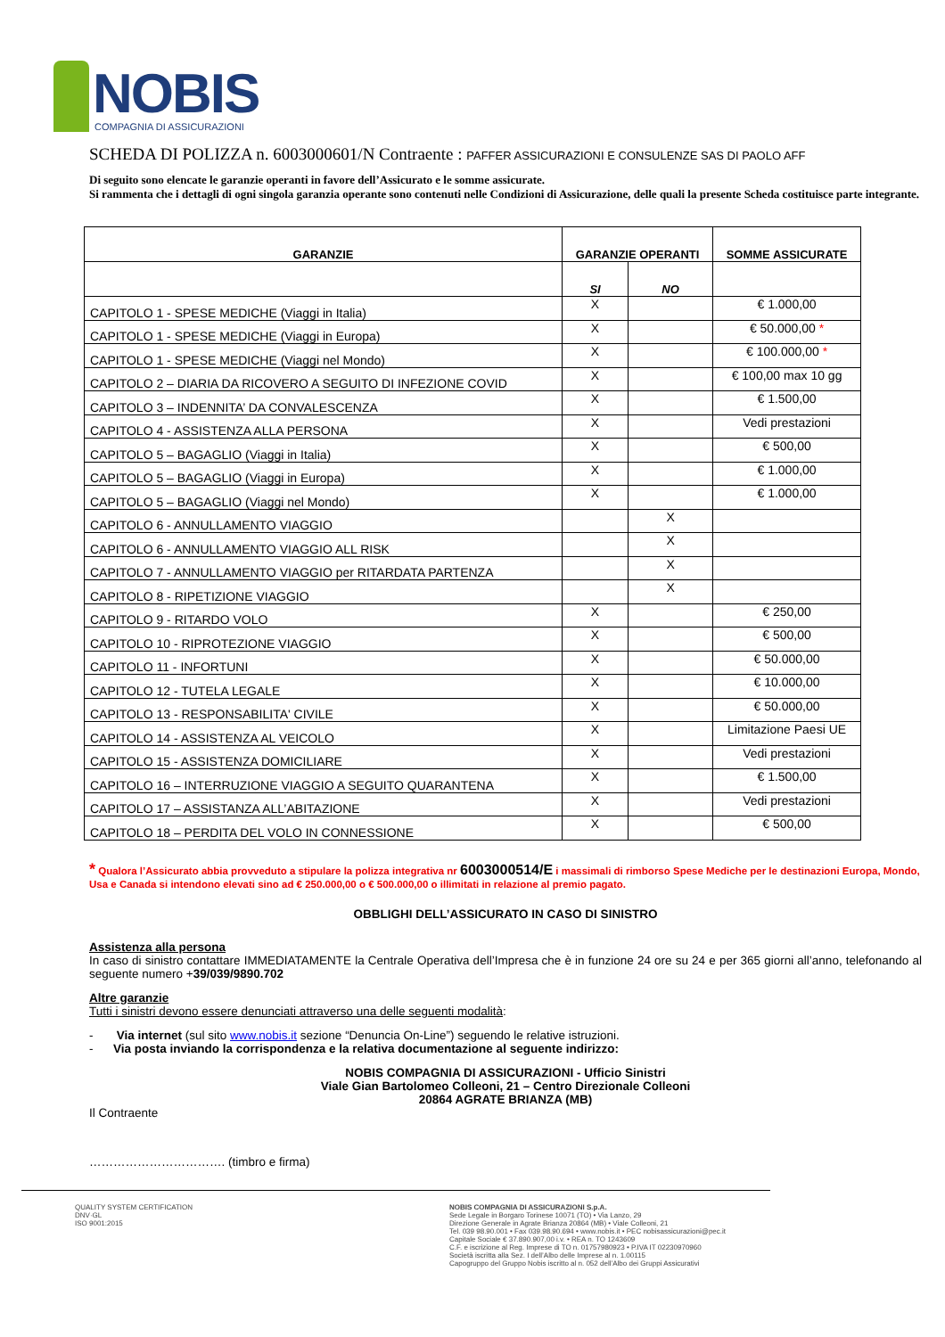NOBIS
COMPAGNIA DI ASSICURAZIONI
SCHEDA DI POLIZZA n. 6003000601/N Contraente : PAFFER ASSICURAZIONI E CONSULENZE SAS DI PAOLO AFF
Di seguito sono elencate le garanzie operanti in favore dell’Assicurato e le somme assicurate.
Si rammenta che i dettagli di ogni singola garanzia operante sono contenuti nelle Condizioni di Assicurazione, delle quali la presente Scheda costituisce parte integrante.
| GARANZIE | GARANZIE OPERANTI | | SOMME ASSICURATE |
| --- | --- | --- | --- |
| | SI | NO | |
| CAPITOLO 1 - SPESE MEDICHE (Viaggi in Italia) | X | | € 1.000,00 |
| CAPITOLO 1 - SPESE MEDICHE (Viaggi in Europa) | X | | € 50.000,00 * |
| CAPITOLO 1 - SPESE MEDICHE (Viaggi nel Mondo) | X | | € 100.000,00 * |
| CAPITOLO 2 – DIARIA DA RICOVERO A SEGUITO DI INFEZIONE COVID | X | | € 100,00 max 10 gg |
| CAPITOLO 3 – INDENNITA’ DA CONVALESCENZA | X | | € 1.500,00 |
| CAPITOLO 4 - ASSISTENZA ALLA PERSONA | X | | Vedi prestazioni |
| CAPITOLO 5 – BAGAGLIO (Viaggi in Italia) | X | | € 500,00 |
| CAPITOLO 5 – BAGAGLIO (Viaggi in Europa) | X | | € 1.000,00 |
| CAPITOLO 5 – BAGAGLIO (Viaggi nel Mondo) | X | | € 1.000,00 |
| CAPITOLO 6 - ANNULLAMENTO VIAGGIO | | X | |
| CAPITOLO 6 - ANNULLAMENTO VIAGGIO ALL RISK | | X | |
| CAPITOLO 7 - ANNULLAMENTO VIAGGIO per RITARDATA PARTENZA | | X | |
| CAPITOLO 8 - RIPETIZIONE VIAGGIO | | X | |
| CAPITOLO 9 - RITARDO VOLO | X | | € 250,00 |
| CAPITOLO 10 - RIPROTEZIONE VIAGGIO | X | | € 500,00 |
| CAPITOLO 11 - INFORTUNI | X | | € 50.000,00 |
| CAPITOLO 12 - TUTELA LEGALE | X | | € 10.000,00 |
| CAPITOLO 13 - RESPONSABILITA' CIVILE | X | | € 50.000,00 |
| CAPITOLO 14 - ASSISTENZA AL VEICOLO | X | | Limitazione Paesi UE |
| CAPITOLO 15 - ASSISTENZA DOMICILIARE | X | | Vedi prestazioni |
| CAPITOLO 16 – INTERRUZIONE VIAGGIO A SEGUITO QUARANTENA | X | | € 1.500,00 |
| CAPITOLO 17 – ASSISTANZA ALL’ABITAZIONE | X | | Vedi prestazioni |
| CAPITOLO 18 – PERDITA DEL VOLO IN CONNESSIONE | X | | € 500,00 |
* Qualora l’Assicurato abbia provveduto a stipulare la polizza integrativa nr 6003000514/E i massimali di rimborso Spese Mediche per le destinazioni Europa, Mondo, Usa e Canada si intendono elevati sino ad € 250.000,00 o € 500.000,00 o illimitati in relazione al premio pagato.
OBBLIGHI DELL’ASSICURATO IN CASO DI SINISTRO
Assistenza alla persona
In caso di sinistro contattare IMMEDIATAMENTE la Centrale Operativa dell’Impresa che è in funzione 24 ore su 24 e per 365 giorni all’anno, telefonando al seguente numero +39/039/9890.702
Altre garanzie
Tutti i sinistri devono essere denunciati attraverso una delle seguenti modalità:
- Via internet (sul sito www.nobis.it sezione “Denuncia On-Line”) seguendo le relative istruzioni.
- Via posta inviando la corrispondenza e la relativa documentazione al seguente indirizzo:
NOBIS COMPAGNIA DI ASSICURAZIONI - Ufficio Sinistri
Viale Gian Bartolomeo Colleoni, 21 – Centro Direzionale Colleoni
20864 AGRATE BRIANZA (MB)
Il Contraente
……………………………. (timbro e firma)
QUALITY SYSTEM CERTIFICATION
DNV·GL
ISO 9001:2015
NOBIS COMPAGNIA DI ASSICURAZIONI S.p.A.
Sede Legale in Borgaro Torinese 10071 (TO) • Via Lanzo, 29
Direzione Generale in Agrate Brianza 20864 (MB) • Viale Colleoni, 21
Tel. 039 98.90.001 • Fax 039.98.90.694 • www.nobis.it • PEC nobisassicurazioni@pec.it
Capitale Sociale € 37.890.907,00 i.v. • REA n. TO 1243609
C.F. e iscrizione al Reg. Imprese di TO n. 01757980923 • P.IVA IT 02230970960
Società iscritta alla Sez. I dell’Albo delle Imprese al n. 1.00115
Capogruppo del Gruppo Nobis iscritto al n. 052 dell’Albo dei Gruppi Assicurativi